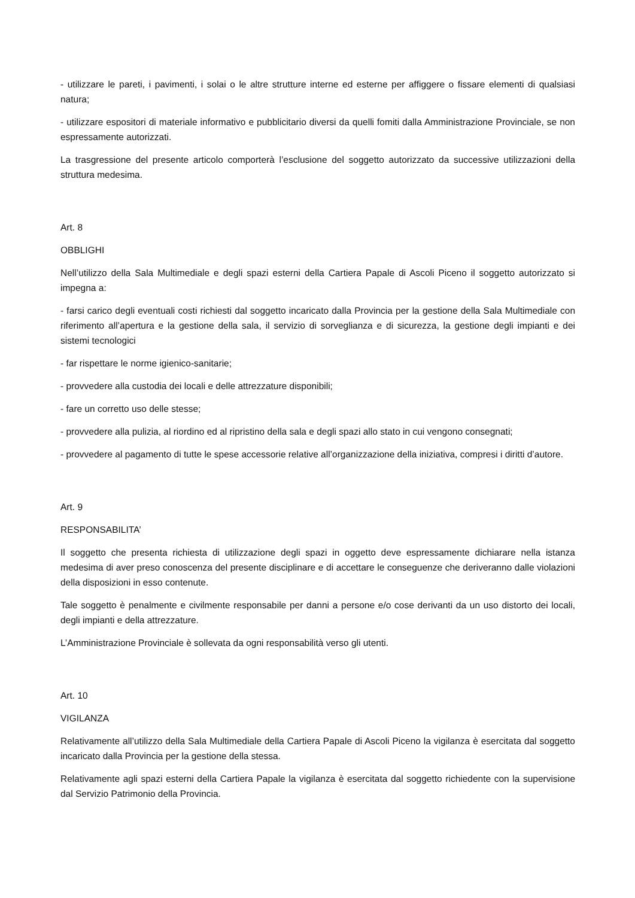- utilizzare le pareti, i pavimenti, i solai o le altre strutture interne ed esterne per affiggere o fissare elementi di qualsiasi natura;
- utilizzare espositori di materiale informativo e pubblicitario diversi da quelli fomiti dalla Amministrazione Provinciale, se non espressamente autorizzati.
La trasgressione del presente articolo comporterà l’esclusione del soggetto autorizzato da successive utilizzazioni della struttura medesima.
Art. 8
OBBLIGHI
Nell’utilizzo della Sala Multimediale e degli spazi esterni della Cartiera Papale di Ascoli Piceno il soggetto autorizzato si impegna a:
- farsi carico degli eventuali costi richiesti dal soggetto incaricato dalla Provincia per la gestione della Sala Multimediale con riferimento all’apertura e la gestione della sala, il servizio di sorveglianza e di sicurezza, la gestione degli impianti e dei sistemi tecnologici
- far rispettare le norme igienico-sanitarie;
- provvedere alla custodia dei locali e delle attrezzature disponibili;
- fare un corretto uso delle stesse;
- provvedere alla pulizia, al riordino ed al ripristino della sala e degli spazi allo stato in cui vengono consegnati;
- provvedere al pagamento di tutte le spese accessorie relative all’organizzazione della iniziativa, compresi i diritti d’autore.
Art. 9
RESPONSABILITA’
Il soggetto che presenta richiesta di utilizzazione degli spazi in oggetto deve espressamente dichiarare nella istanza medesima di aver preso conoscenza del presente disciplinare e di accettare le conseguenze che deriveranno dalle violazioni della disposizioni in esso contenute.
Tale soggetto è penalmente e civilmente responsabile per danni a persone e/o cose derivanti da un uso distorto dei locali, degli impianti e della attrezzature.
L’Amministrazione Provinciale è sollevata da ogni responsabilità verso gli utenti.
Art. 10
VIGILANZA
Relativamente all’utilizzo della Sala Multimediale della Cartiera Papale di Ascoli Piceno la vigilanza è esercitata dal soggetto incaricato dalla Provincia per la gestione della stessa.
Relativamente agli spazi esterni della Cartiera Papale la vigilanza è esercitata dal soggetto richiedente con la supervisione dal Servizio Patrimonio della Provincia.